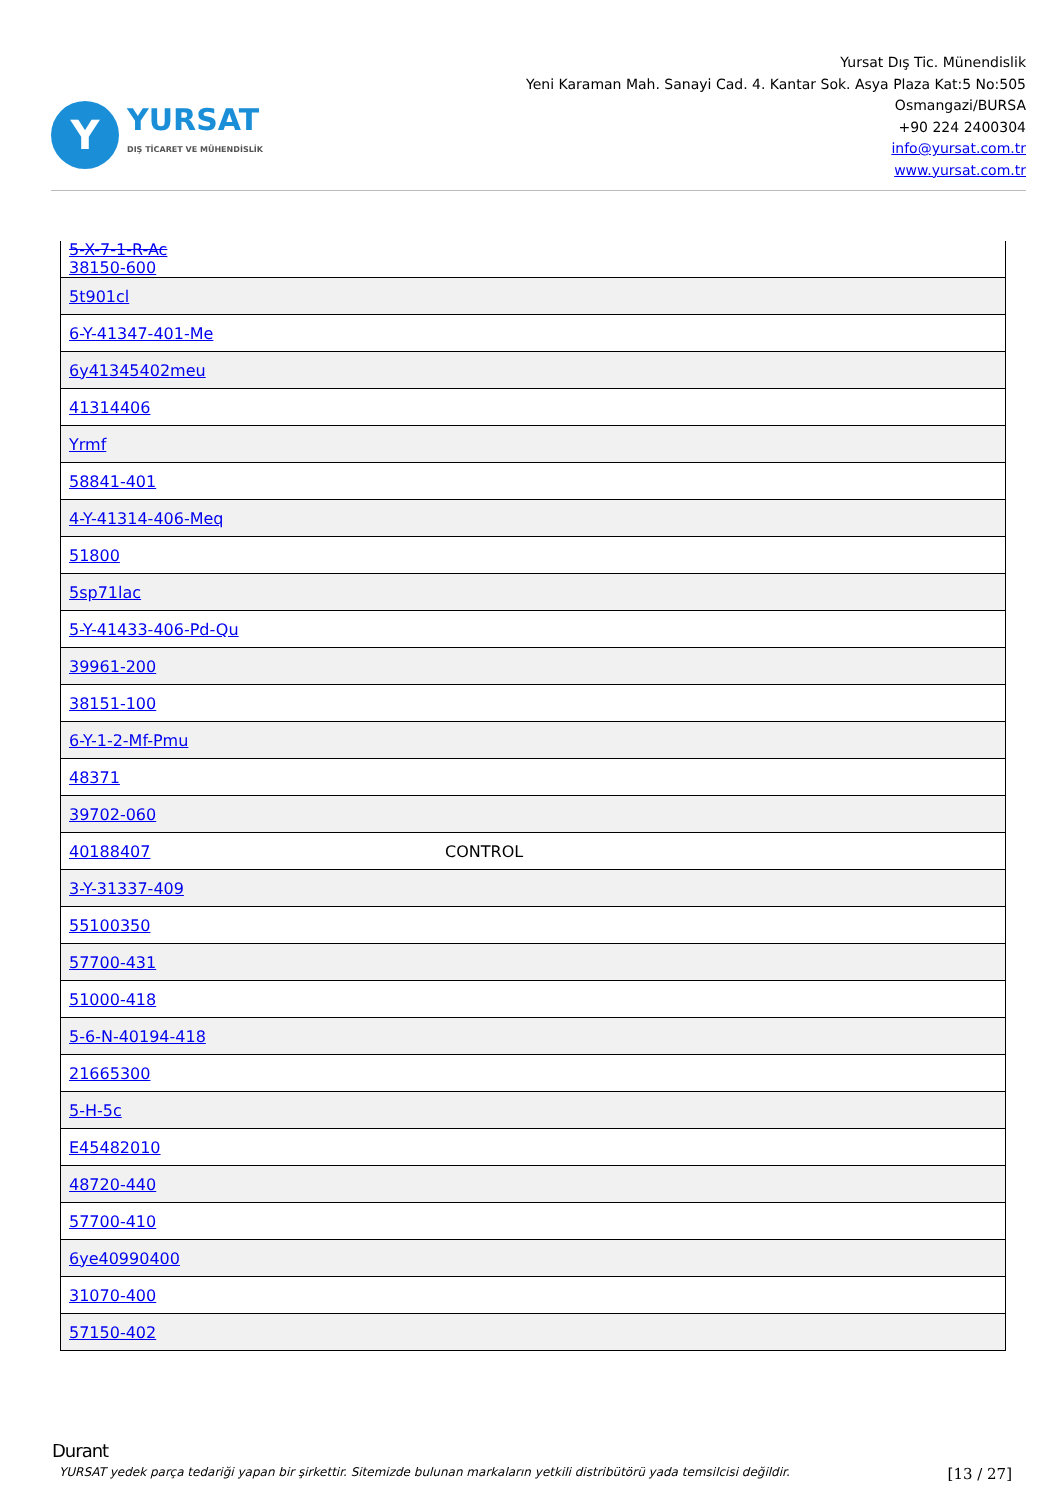Y
YURSAT
DIŞ TİCARET VE MÜHENDİSLİK
Yursat Dış Tic. Münendislik
Yeni Karaman Mah. Sanayi Cad. 4. Kantar Sok. Asya Plaza Kat:5 No:505
Osmangazi/BURSA
+90 224 2400304
info@yursat.com.tr
www.yursat.com.tr
| 5-X-7-1-R-Ac 38150-600 | |
| 5t901cl | |
| 6-Y-41347-401-Me | |
| 6y41345402meu | |
| 41314406 | |
| Yrmf | |
| 58841-401 | |
| 4-Y-41314-406-Meq | |
| 51800 | |
| 5sp71lac | |
| 5-Y-41433-406-Pd-Qu | |
| 39961-200 | |
| 38151-100 | |
| 6-Y-1-2-Mf-Pmu | |
| 48371 | |
| 39702-060 | |
| 40188407 | CONTROL |
| 3-Y-31337-409 | |
| 55100350 | |
| 57700-431 | |
| 51000-418 | |
| 5-6-N-40194-418 | |
| 21665300 | |
| 5-H-5c | |
| E45482010 | |
| 48720-440 | |
| 57700-410 | |
| 6ye40990400 | |
| 31070-400 | |
| 57150-402 | |
Durant
YURSAT yedek parça tedariği yapan bir şirkettir. Sitemizde bulunan markaların yetkili distribütörü yada temsilcisi değildir. [13 / 27]